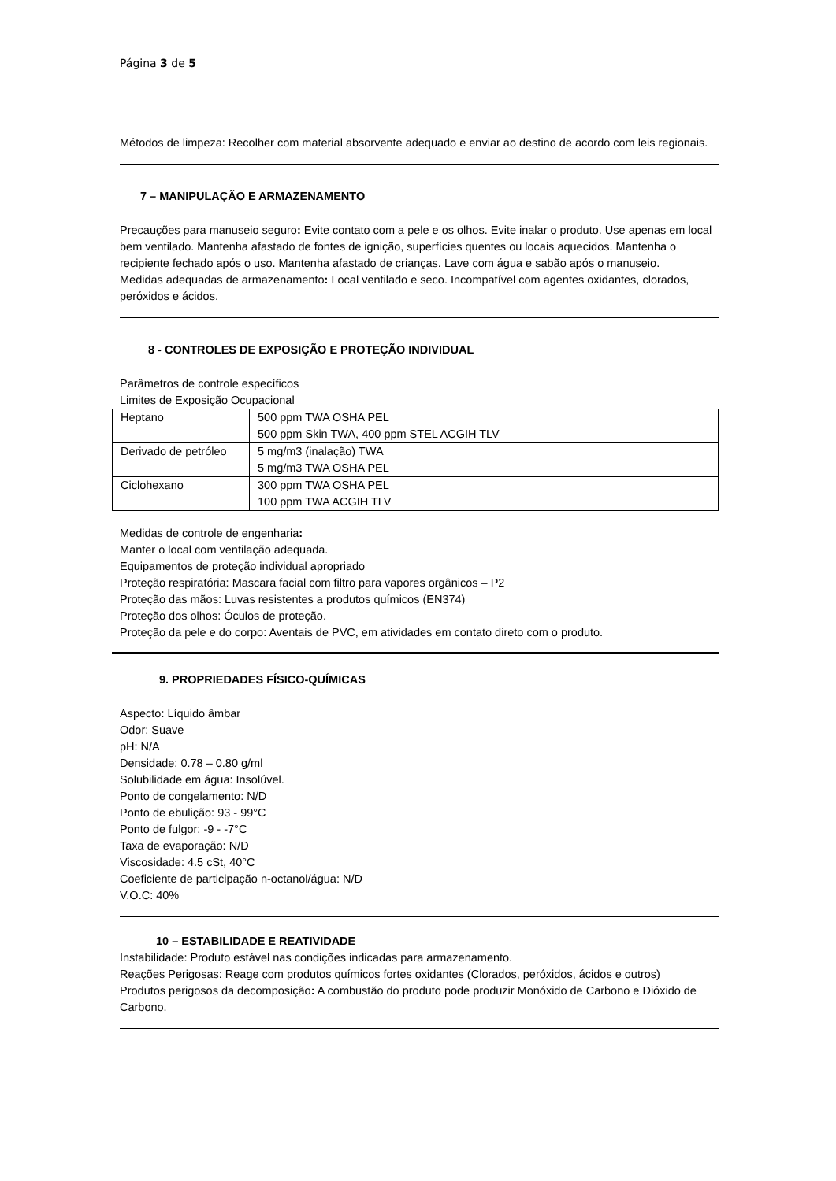Página 3 de 5
Métodos de limpeza: Recolher com material absorvente adequado e enviar ao destino de acordo com leis regionais.
7 – MANIPULAÇÃO E ARMAZENAMENTO
Precauções para manuseio seguro: Evite contato com a pele e os olhos. Evite inalar o produto. Use apenas em local bem ventilado. Mantenha afastado de fontes de ignição, superfícies quentes ou locais aquecidos. Mantenha o recipiente fechado após o uso. Mantenha afastado de crianças. Lave com água e sabão após o manuseio.
Medidas adequadas de armazenamento: Local ventilado e seco. Incompatível com agentes oxidantes, clorados, peróxidos e ácidos.
8 - CONTROLES DE EXPOSIÇÃO E PROTEÇÃO INDIVIDUAL
Parâmetros de controle específicos
Limites de Exposição Ocupacional
| Heptano | 500 ppm TWA OSHA PEL 500 ppm Skin TWA, 400 ppm STEL ACGIH TLV |
| Derivado de petróleo | 5 mg/m3 (inalação) TWA 5 mg/m3 TWA OSHA PEL |
| Ciclohexano | 300 ppm TWA OSHA PEL 100 ppm TWA ACGIH TLV |
Medidas de controle de engenharia:
Manter o local com ventilação adequada.
Equipamentos de proteção individual apropriado
Proteção respiratória: Mascara facial com filtro para vapores orgânicos – P2
Proteção das mãos: Luvas resistentes a produtos químicos (EN374)
Proteção dos olhos: Óculos de proteção.
Proteção da pele e do corpo: Aventais de PVC, em atividades em contato direto com o produto.
9. PROPRIEDADES FÍSICO-QUÍMICAS
Aspecto: Líquido âmbar
Odor: Suave
pH: N/A
Densidade: 0.78 – 0.80 g/ml
Solubilidade em água: Insolúvel.
Ponto de congelamento: N/D
Ponto de ebulição: 93 - 99°C
Ponto de fulgor: -9 - -7°C
Taxa de evaporação: N/D
Viscosidade: 4.5 cSt, 40°C
Coeficiente de participação n-octanol/água: N/D
V.O.C: 40%
10 – ESTABILIDADE E REATIVIDADE
Instabilidade: Produto estável nas condições indicadas para armazenamento.
Reações Perigosas: Reage com produtos químicos fortes oxidantes (Clorados, peróxidos, ácidos e outros)
Produtos perigosos da decomposição: A combustão do produto pode produzir Monóxido de Carbono e Dióxido de Carbono.